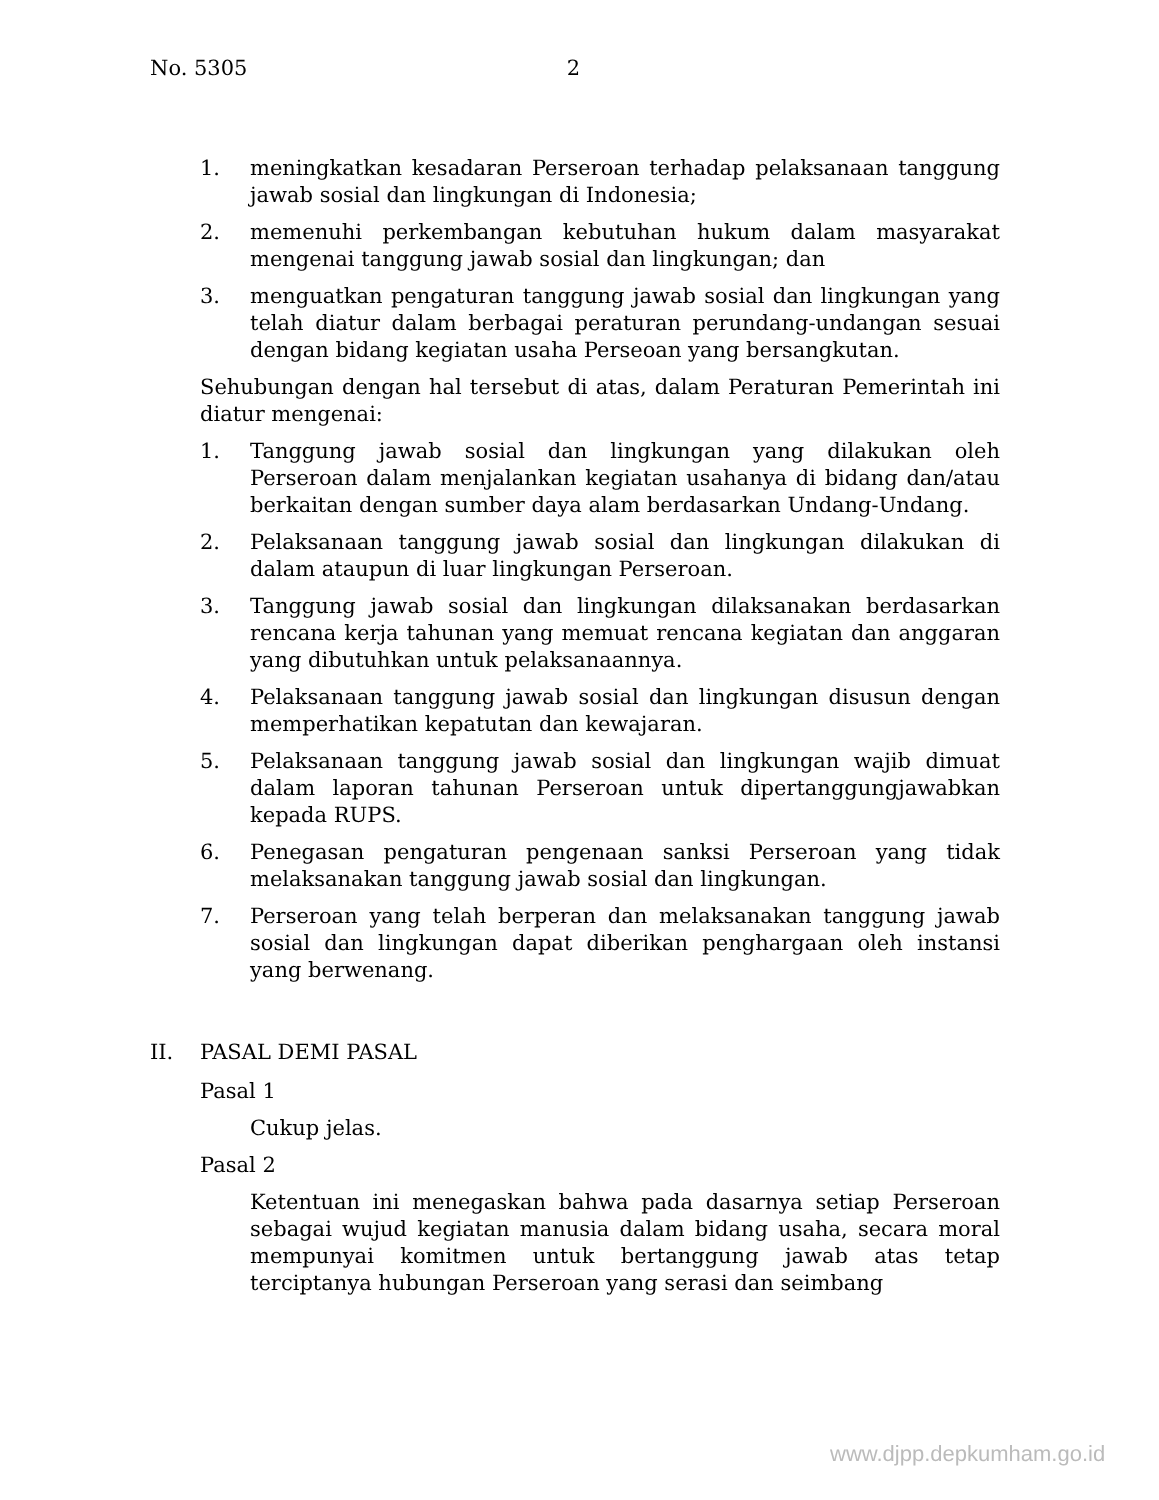No. 5305 2
1. meningkatkan kesadaran Perseroan terhadap pelaksanaan tanggung jawab sosial dan lingkungan di Indonesia;
2. memenuhi perkembangan kebutuhan hukum dalam masyarakat mengenai tanggung jawab sosial dan lingkungan; dan
3. menguatkan pengaturan tanggung jawab sosial dan lingkungan yang telah diatur dalam berbagai peraturan perundang-undangan sesuai dengan bidang kegiatan usaha Perseoan yang bersangkutan.
Sehubungan dengan hal tersebut di atas, dalam Peraturan Pemerintah ini diatur mengenai:
1. Tanggung jawab sosial dan lingkungan yang dilakukan oleh Perseroan dalam menjalankan kegiatan usahanya di bidang dan/atau berkaitan dengan sumber daya alam berdasarkan Undang-Undang.
2. Pelaksanaan tanggung jawab sosial dan lingkungan dilakukan di dalam ataupun di luar lingkungan Perseroan.
3. Tanggung jawab sosial dan lingkungan dilaksanakan berdasarkan rencana kerja tahunan yang memuat rencana kegiatan dan anggaran yang dibutuhkan untuk pelaksanaannya.
4. Pelaksanaan tanggung jawab sosial dan lingkungan disusun dengan memperhatikan kepatutan dan kewajaran.
5. Pelaksanaan tanggung jawab sosial dan lingkungan wajib dimuat dalam laporan tahunan Perseroan untuk dipertanggungjawabkan kepada RUPS.
6. Penegasan pengaturan pengenaan sanksi Perseroan yang tidak melaksanakan tanggung jawab sosial dan lingkungan.
7. Perseroan yang telah berperan dan melaksanakan tanggung jawab sosial dan lingkungan dapat diberikan penghargaan oleh instansi yang berwenang.
II. PASAL DEMI PASAL
Pasal 1
Cukup jelas.
Pasal 2
Ketentuan ini menegaskan bahwa pada dasarnya setiap Perseroan sebagai wujud kegiatan manusia dalam bidang usaha, secara moral mempunyai komitmen untuk bertanggung jawab atas tetap terciptanya hubungan Perseroan yang serasi dan seimbang
www.djpp.depkumham.go.id